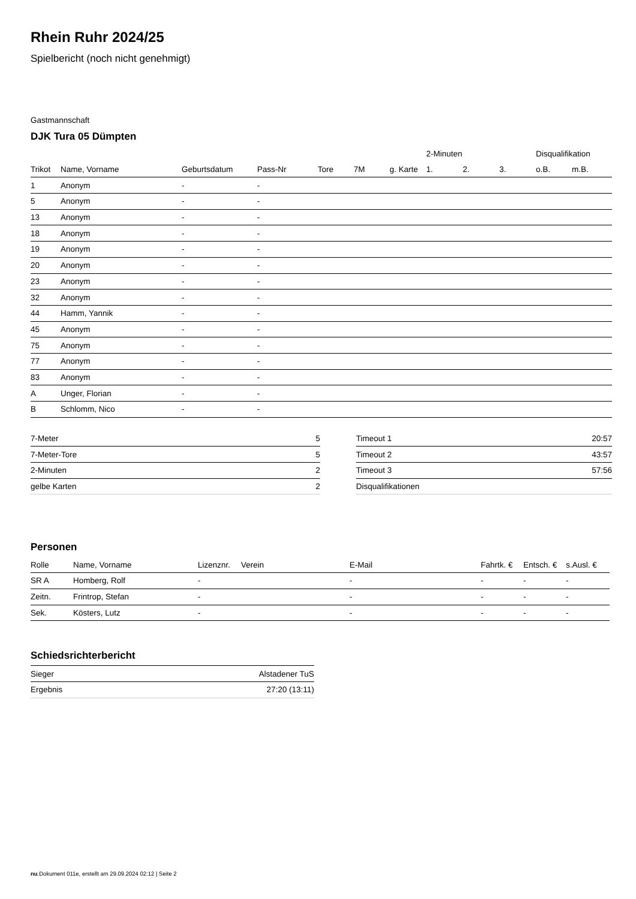Rhein Ruhr 2024/25
Spielbericht (noch nicht genehmigt)
Gastmannschaft
DJK Tura 05 Dümpten
| | | | | | | | 2-Minuten | | | Disqualifikation | |
| --- | --- | --- | --- | --- | --- | --- | --- | --- | --- | --- | --- |
| Trikot | Name, Vorname | Geburtsdatum | Pass-Nr | Tore | 7M | g. Karte | 1. | 2. | 3. | o.B. | m.B. |
| 1 | Anonym | - | - | | | | | | | | |
| 5 | Anonym | - | - | | | | | | | | |
| 13 | Anonym | - | - | | | | | | | | |
| 18 | Anonym | - | - | | | | | | | | |
| 19 | Anonym | - | - | | | | | | | | |
| 20 | Anonym | - | - | | | | | | | | |
| 23 | Anonym | - | - | | | | | | | | |
| 32 | Anonym | - | - | | | | | | | | |
| 44 | Hamm, Yannik | - | - | | | | | | | | |
| 45 | Anonym | - | - | | | | | | | | |
| 75 | Anonym | - | - | | | | | | | | |
| 77 | Anonym | - | - | | | | | | | | |
| 83 | Anonym | - | - | | | | | | | | |
| A | Unger, Florian | - | - | | | | | | | | |
| B | Schlomm, Nico | - | - | | | | | | | | |
| 7-Meter | 5 |
| 7-Meter-Tore | 5 |
| 2-Minuten | 2 |
| gelbe Karten | 2 |
| Timeout 1 | 20:57 |
| Timeout 2 | 43:57 |
| Timeout 3 | 57:56 |
| Disqualifikationen | |
Personen
| Rolle | Name, Vorname | Lizenznr. | Verein | E-Mail | Fahrtk. € | Entsch. € | s.Ausl. € |
| --- | --- | --- | --- | --- | --- | --- | --- |
| SR A | Homberg, Rolf | - | | - | - | - | - |
| Zeitn. | Frintrop, Stefan | - | | - | - | - | - |
| Sek. | Kösters, Lutz | - | | - | - | - | - |
Schiedsrichterbericht
| Sieger | Alstadener TuS |
| Ergebnis | 27:20 (13:11) |
nu.Dokument 011e, erstellt am 29.09.2024 02:12 | Seite 2